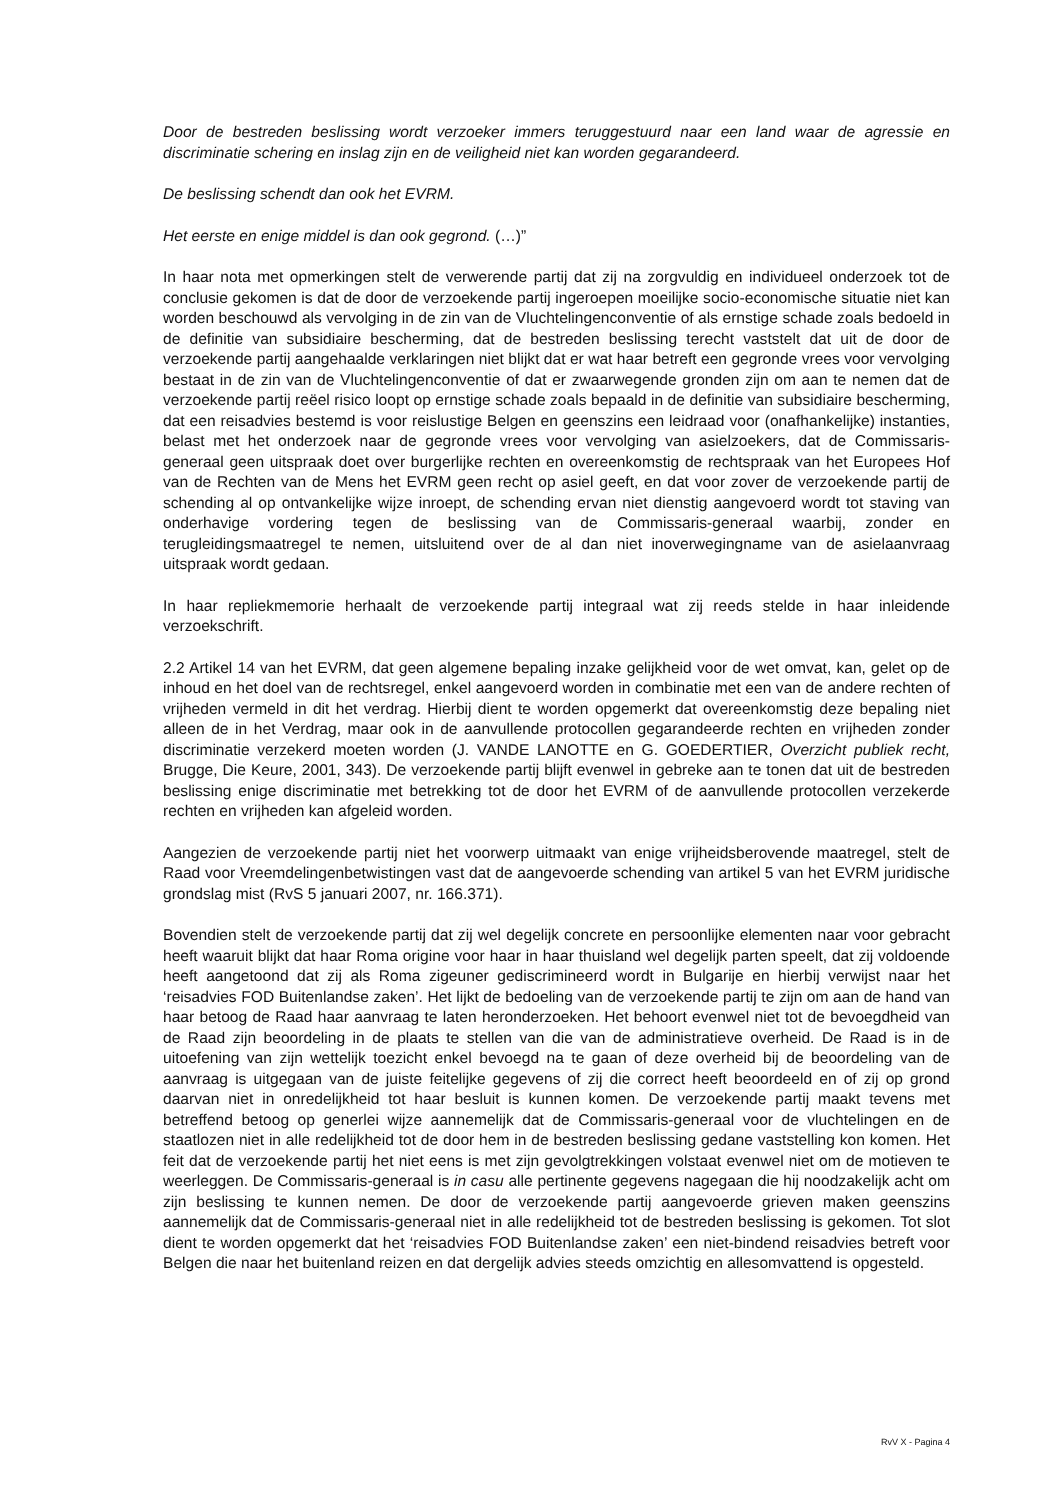Door de bestreden beslissing wordt verzoeker immers teruggestuurd naar een land waar de agressie en discriminatie schering en inslag zijn en de veiligheid niet kan worden gegarandeerd.
De beslissing schendt dan ook het EVRM.
Het eerste en enige middel is dan ook gegrond. (…)”
In haar nota met opmerkingen stelt de verwerende partij dat zij na zorgvuldig en individueel onderzoek tot de conclusie gekomen is dat de door de verzoekende partij ingeroepen moeilijke socio-economische situatie niet kan worden beschouwd als vervolging in de zin van de Vluchtelingenconventie of als ernstige schade zoals bedoeld in de definitie van subsidiaire bescherming, dat de bestreden beslissing terecht vaststelt dat uit de door de verzoekende partij aangehaalde verklaringen niet blijkt dat er wat haar betreft een gegronde vrees voor vervolging bestaat in de zin van de Vluchtelingenconventie of dat er zwaarwegende gronden zijn om aan te nemen dat de verzoekende partij reëel risico loopt op ernstige schade zoals bepaald in de definitie van subsidiaire bescherming, dat een reisadvies bestemd is voor reislustige Belgen en geenszins een leidraad voor (onafhankelijke) instanties, belast met het onderzoek naar de gegronde vrees voor vervolging van asielzoekers, dat de Commissaris-generaal geen uitspraak doet over burgerlijke rechten en overeenkomstig de rechtspraak van het Europees Hof van de Rechten van de Mens het EVRM geen recht op asiel geeft, en dat voor zover de verzoekende partij de schending al op ontvankelijke wijze inroept, de schending ervan niet dienstig aangevoerd wordt tot staving van onderhavige vordering tegen de beslissing van de Commissaris-generaal waarbij, zonder en terugleidingsmaatregel te nemen, uitsluitend over de al dan niet inoverwegingname van de asielaanvraag uitspraak wordt gedaan.
In haar repliekmemorie herhaalt de verzoekende partij integraal wat zij reeds stelde in haar inleidende verzoekschrift.
2.2 Artikel 14 van het EVRM, dat geen algemene bepaling inzake gelijkheid voor de wet omvat, kan, gelet op de inhoud en het doel van de rechtsregel, enkel aangevoerd worden in combinatie met een van de andere rechten of vrijheden vermeld in dit het verdrag. Hierbij dient te worden opgemerkt dat overeenkomstig deze bepaling niet alleen de in het Verdrag, maar ook in de aanvullende protocollen gegarandeerde rechten en vrijheden zonder discriminatie verzekerd moeten worden (J. VANDE LANOTTE en G. GOEDERTIER, Overzicht publiek recht, Brugge, Die Keure, 2001, 343). De verzoekende partij blijft evenwel in gebreke aan te tonen dat uit de bestreden beslissing enige discriminatie met betrekking tot de door het EVRM of de aanvullende protocollen verzekerde rechten en vrijheden kan afgeleid worden.
Aangezien de verzoekende partij niet het voorwerp uitmaakt van enige vrijheidsberovende maatregel, stelt de Raad voor Vreemdelingenbetwistingen vast dat de aangevoerde schending van artikel 5 van het EVRM juridische grondslag mist (RvS 5 januari 2007, nr. 166.371).
Bovendien stelt de verzoekende partij dat zij wel degelijk concrete en persoonlijke elementen naar voor gebracht heeft waaruit blijkt dat haar Roma origine voor haar in haar thuisland wel degelijk parten speelt, dat zij voldoende heeft aangetoond dat zij als Roma zigeuner gediscrimineerd wordt in Bulgarije en hierbij verwijst naar het ‘reisadvies FOD Buitenlandse zaken’. Het lijkt de bedoeling van de verzoekende partij te zijn om aan de hand van haar betoog de Raad haar aanvraag te laten heronderzoeken. Het behoort evenwel niet tot de bevoegdheid van de Raad zijn beoordeling in de plaats te stellen van die van de administratieve overheid. De Raad is in de uitoefening van zijn wettelijk toezicht enkel bevoegd na te gaan of deze overheid bij de beoordeling van de aanvraag is uitgegaan van de juiste feitelijke gegevens of zij die correct heeft beoordeeld en of zij op grond daarvan niet in onredelijkheid tot haar besluit is kunnen komen. De verzoekende partij maakt tevens met betreffend betoog op generlei wijze aannemelijk dat de Commissaris-generaal voor de vluchtelingen en de staatlozen niet in alle redelijkheid tot de door hem in de bestreden beslissing gedane vaststelling kon komen. Het feit dat de verzoekende partij het niet eens is met zijn gevolgtrekkingen volstaat evenwel niet om de motieven te weerleggen. De Commissaris-generaal is in casu alle pertinente gegevens nagegaan die hij noodzakelijk acht om zijn beslissing te kunnen nemen. De door de verzoekende partij aangevoerde grieven maken geenszins aannemelijk dat de Commissaris-generaal niet in alle redelijkheid tot de bestreden beslissing is gekomen. Tot slot dient te worden opgemerkt dat het ‘reisadvies FOD Buitenlandse zaken’ een niet-bindend reisadvies betreft voor Belgen die naar het buitenland reizen en dat dergelijk advies steeds omzichtig en allesomvattend is opgesteld.
RvV X - Pagina 4